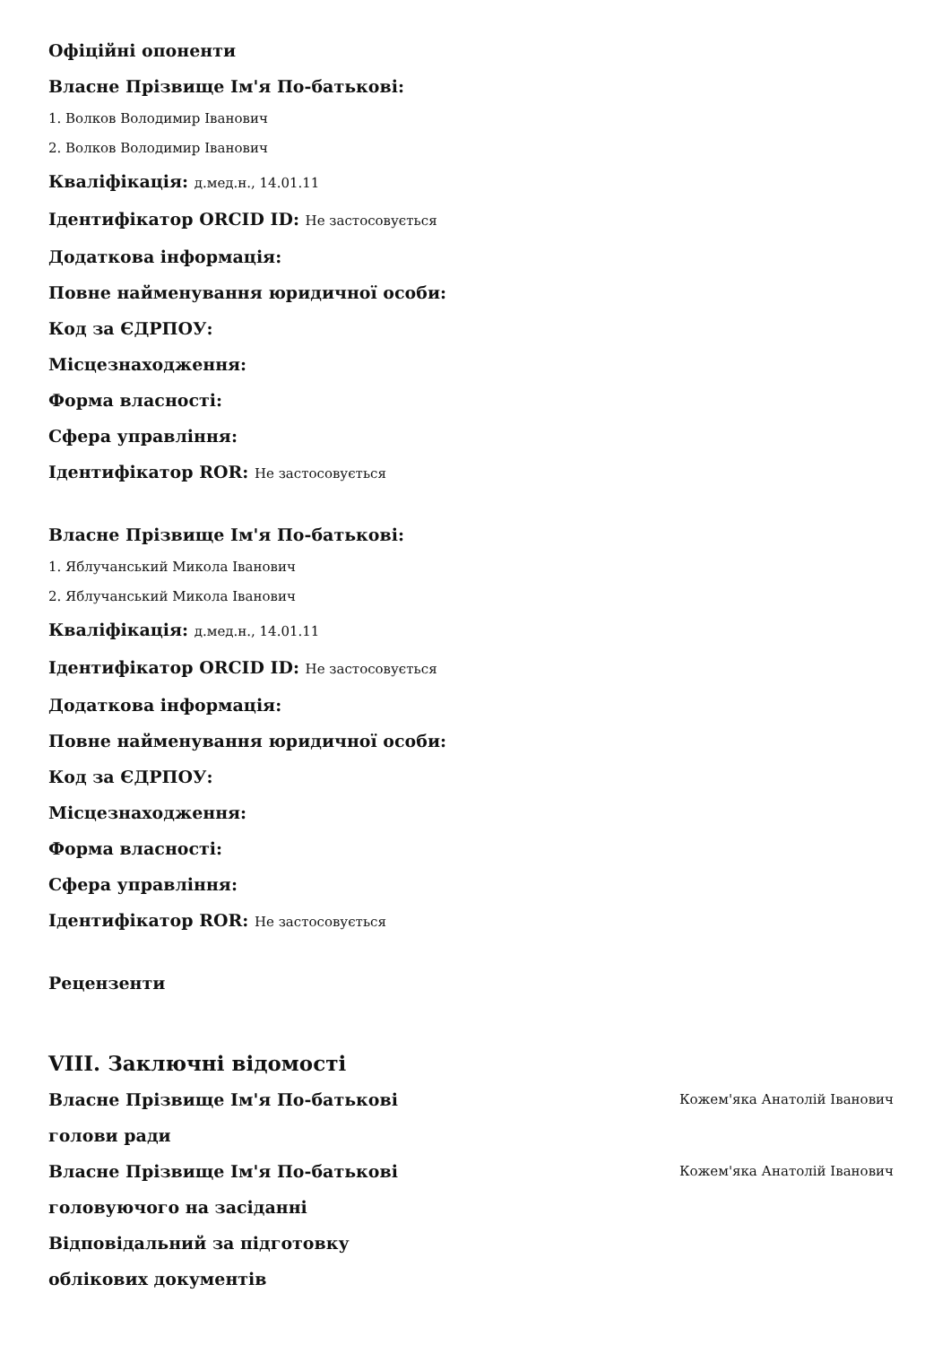Офіційні опоненти
Власне Прізвище Ім'я По-батькові:
1. Волков Володимир Іванович
2. Волков Володимир Іванович
Кваліфікація: д.мед.н., 14.01.11
Ідентифікатор ORCID ID: Не застосовується
Додаткова інформація:
Повне найменування юридичної особи:
Код за ЄДРПОУ:
Місцезнаходження:
Форма власності:
Сфера управління:
Ідентифікатор ROR: Не застосовується
Власне Прізвище Ім'я По-батькові:
1. Яблучанський Микола Іванович
2. Яблучанський Микола Іванович
Кваліфікація: д.мед.н., 14.01.11
Ідентифікатор ORCID ID: Не застосовується
Додаткова інформація:
Повне найменування юридичної особи:
Код за ЄДРПОУ:
Місцезнаходження:
Форма власності:
Сфера управління:
Ідентифікатор ROR: Не застосовується
Рецензенти
VIII. Заключні відомості
Власне Прізвище Ім'я По-батькові голови ради
Кожем'яка Анатолій Іванович
Власне Прізвище Ім'я По-батькові головуючого на засіданні
Кожем'яка Анатолій Іванович
Відповідальний за підготовку облікових документів